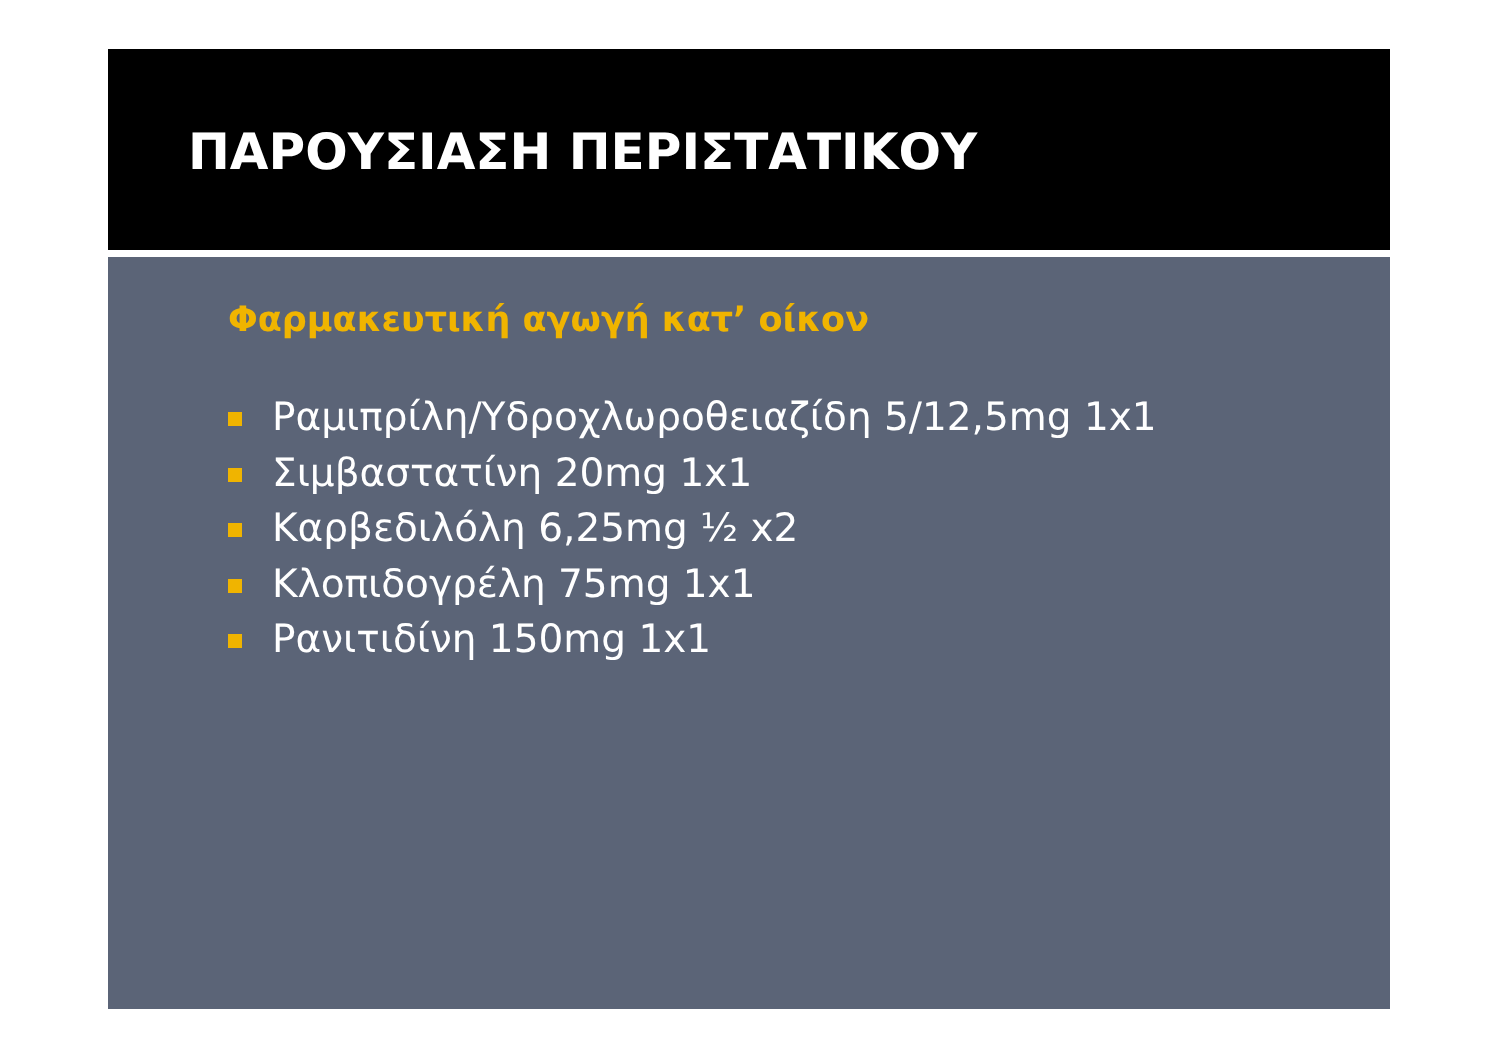ΠΑΡΟΥΣΙΑΣΗ ΠΕΡΙΣΤΑΤΙΚΟΥ
Φαρμακευτική αγωγή κατ’ οίκον
Ραμιπρίλη/Υδροχλωροθειαζίδη 5/12,5mg 1x1
Σιμβαστατίνη 20mg 1x1
Καρβεδιλόλη 6,25mg ½ x2
Κλοπιδογρέλη 75mg 1x1
Ρανιτιδίνη 150mg 1x1